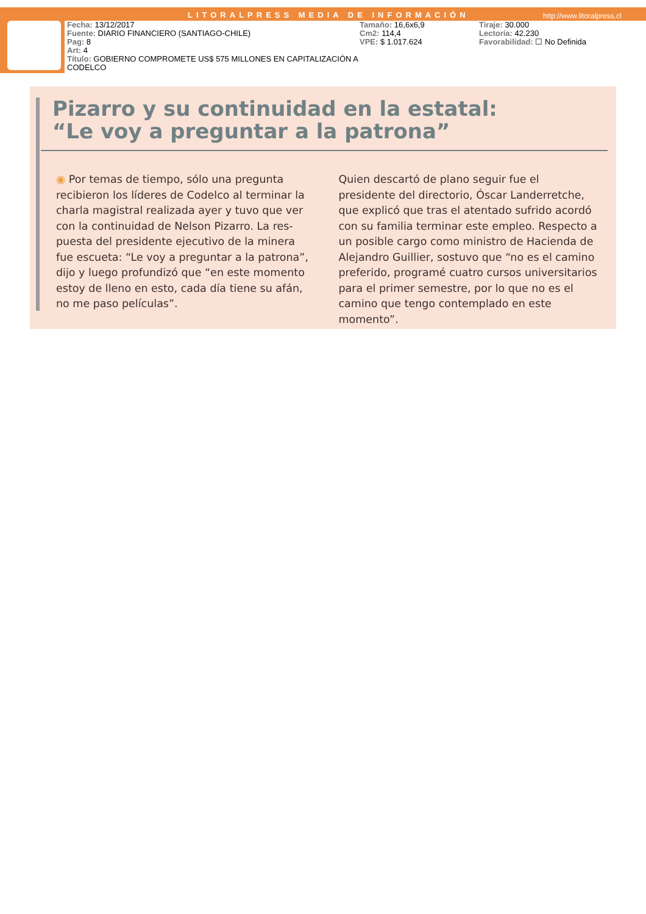LITORALPRESS MEDIA DE INFORMACIÓN http://www.litoralpress.cl
Fecha: 13/12/2017
Fuente: DIARIO FINANCIERO (SANTIAGO-CHILE)
Pag: 8
Art: 4
Título: GOBIERNO COMPROMETE US$ 575 MILLONES EN CAPITALIZACIÓN A CODELCO
Tamaño: 16,6x6,9
Cm2: 114,4
VPE: $ 1.017.624
Tiraje: 30.000
Lectoría: 42.230
Favorabilidad: ☐ No Definida
Pizarro y su continuidad en la estatal:
“Le voy a preguntar a la patrona”
◉ Por temas de tiempo, sólo una pregunta recibieron los líderes de Codelco al terminar la charla magistral realizada ayer y tuvo que ver con la continuidad de Nelson Pizarro. La res-puesta del presidente ejecutivo de la minera fue escueta: “Le voy a preguntar a la patrona”, dijo y luego profundizó que “en este momento estoy de lleno en esto, cada día tiene su afán, no me paso películas”.
Quien descartó de plano seguir fue el presidente del directorio, Óscar Landerretche, que explicó que tras el atentado sufrido acordó con su familia terminar este empleo. Respecto a un posible cargo como ministro de Hacienda de Alejandro Guillier, sostuvo que “no es el camino preferido, programé cuatro cursos universitarios para el primer semestre, por lo que no es el camino que tengo contemplado en este momento”.